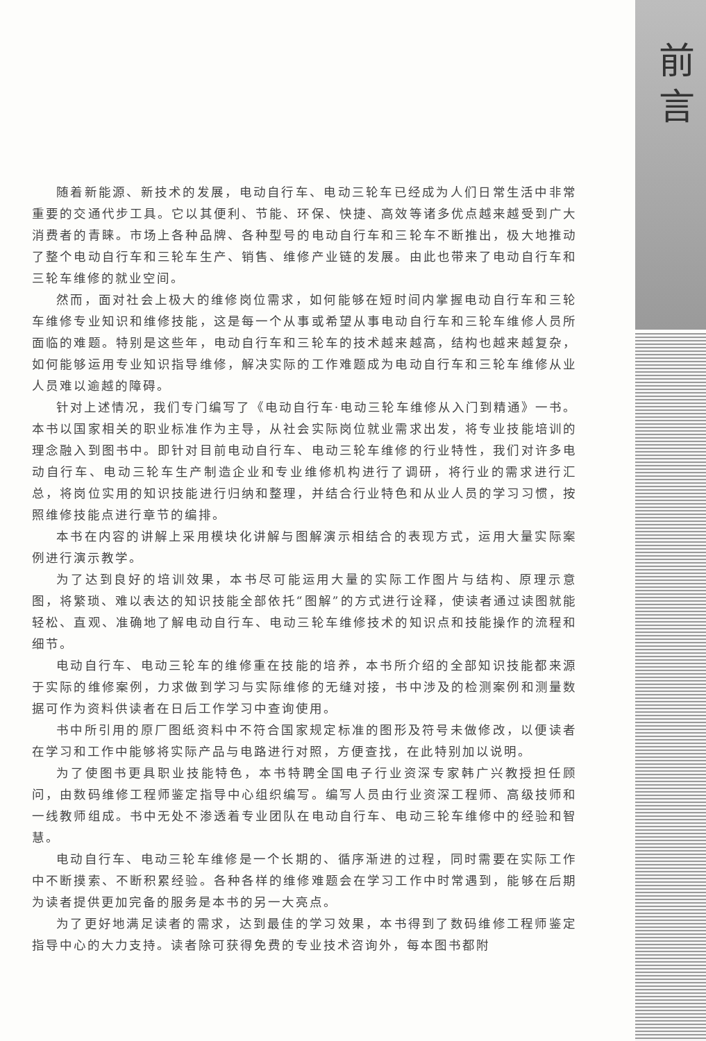前
言
随着新能源、新技术的发展，电动自行车、电动三轮车已经成为人们日常生活中非常重要的交通代步工具。它以其便利、节能、环保、快捷、高效等诸多优点越来越受到广大消费者的青睐。市场上各种品牌、各种型号的电动自行车和三轮车不断推出，极大地推动了整个电动自行车和三轮车生产、销售、维修产业链的发展。由此也带来了电动自行车和三轮车维修的就业空间。
然而，面对社会上极大的维修岗位需求，如何能够在短时间内掌握电动自行车和三轮车维修专业知识和维修技能，这是每一个从事或希望从事电动自行车和三轮车维修人员所面临的难题。特别是这些年，电动自行车和三轮车的技术越来越高，结构也越来越复杂，如何能够运用专业知识指导维修，解决实际的工作难题成为电动自行车和三轮车维修从业人员难以逾越的障碍。
针对上述情况，我们专门编写了《电动自行车·电动三轮车维修从入门到精通》一书。本书以国家相关的职业标准作为主导，从社会实际岗位就业需求出发，将专业技能培训的理念融入到图书中。即针对目前电动自行车、电动三轮车维修的行业特性，我们对许多电动自行车、电动三轮车生产制造企业和专业维修机构进行了调研，将行业的需求进行汇总，将岗位实用的知识技能进行归纳和整理，并结合行业特色和从业人员的学习习惯，按照维修技能点进行章节的编排。
本书在内容的讲解上采用模块化讲解与图解演示相结合的表现方式，运用大量实际案例进行演示教学。
为了达到良好的培训效果，本书尽可能运用大量的实际工作图片与结构、原理示意图，将繁琐、难以表达的知识技能全部依托“图解”的方式进行诠释，使读者通过读图就能轻松、直观、准确地了解电动自行车、电动三轮车维修技术的知识点和技能操作的流程和细节。
电动自行车、电动三轮车的维修重在技能的培养，本书所介绍的全部知识技能都来源于实际的维修案例，力求做到学习与实际维修的无缝对接，书中涉及的检测案例和测量数据可作为资料供读者在日后工作学习中查询使用。
书中所引用的原厂图纸资料中不符合国家规定标准的图形及符号未做修改，以便读者在学习和工作中能够将实际产品与电路进行对照，方便查找，在此特别加以说明。
为了使图书更具职业技能特色，本书特聘全国电子行业资深专家韩广兴教授担任顾问，由数码维修工程师鉴定指导中心组织编写。编写人员由行业资深工程师、高级技师和一线教师组成。书中无处不渗透着专业团队在电动自行车、电动三轮车维修中的经验和智慧。
电动自行车、电动三轮车维修是一个长期的、循序渐进的过程，同时需要在实际工作中不断摸索、不断积累经验。各种各样的维修难题会在学习工作中时常遇到，能够在后期为读者提供更加完备的服务是本书的另一大亮点。
为了更好地满足读者的需求，达到最佳的学习效果，本书得到了数码维修工程师鉴定指导中心的大力支持。读者除可获得免费的专业技术咨询外，每本图书都附